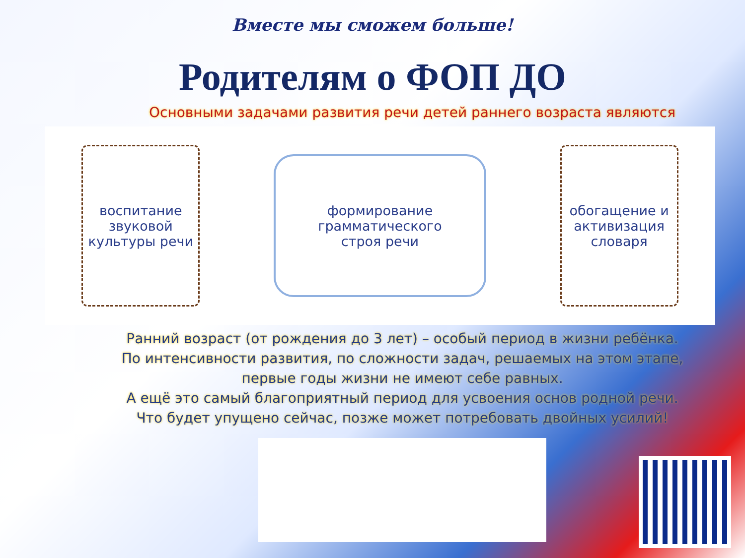Вместе мы сможем больше!
Родителям о ФОП ДО
Основными задачами развития речи детей раннего возраста являются
воспитание звуковой культуры речи
формирование
грамматического
строя речи
обогащение и активизация словаря
Ранний возраст (от рождения до 3 лет) – особый период в жизни ребёнка.
По интенсивности развития, по сложности задач, решаемых на этом этапе,
первые годы жизни не имеют себе равных.
А ещё это самый благоприятный период для усвоения основ родной речи.
Что будет упущено сейчас, позже может потребовать двойных усилий!